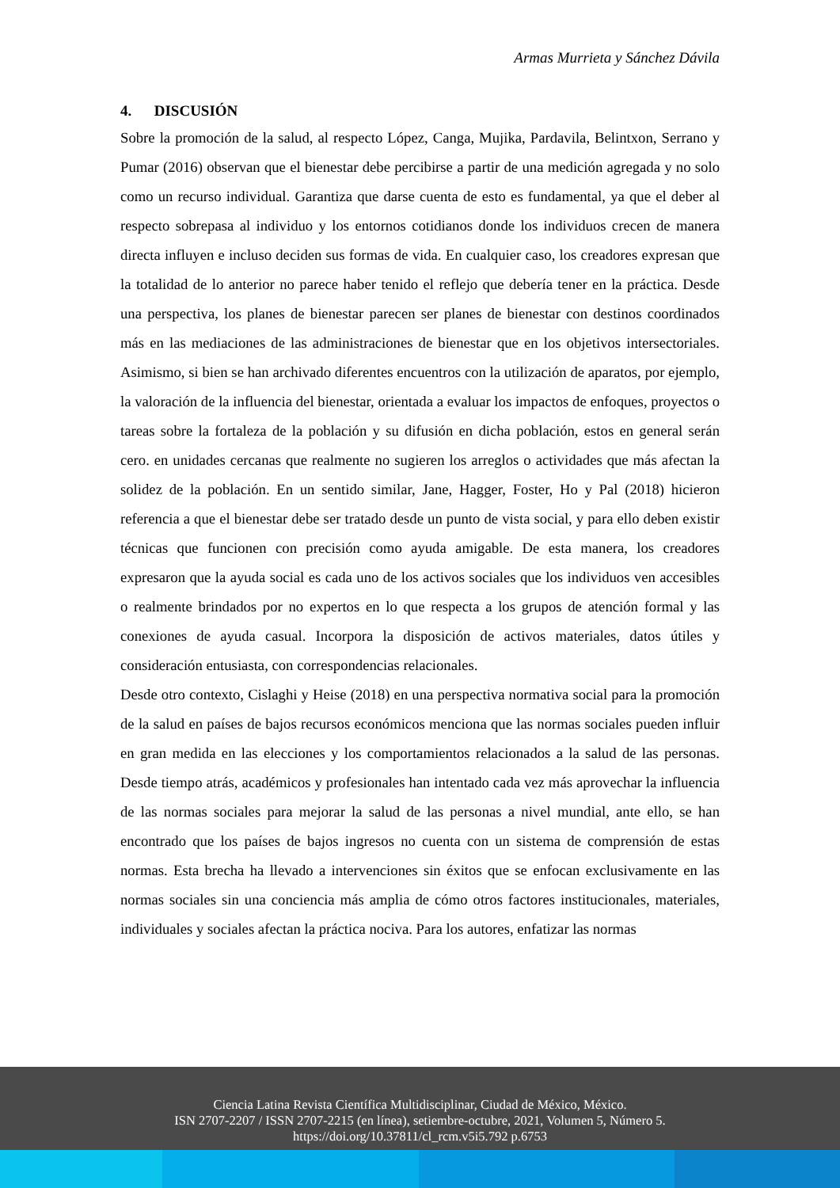Armas Murrieta y Sánchez Dávila
4. DISCUSIÓN
Sobre la promoción de la salud, al respecto López, Canga, Mujika, Pardavila, Belintxon, Serrano y Pumar (2016) observan que el bienestar debe percibirse a partir de una medición agregada y no solo como un recurso individual. Garantiza que darse cuenta de esto es fundamental, ya que el deber al respecto sobrepasa al individuo y los entornos cotidianos donde los individuos crecen de manera directa influyen e incluso deciden sus formas de vida. En cualquier caso, los creadores expresan que la totalidad de lo anterior no parece haber tenido el reflejo que debería tener en la práctica. Desde una perspectiva, los planes de bienestar parecen ser planes de bienestar con destinos coordinados más en las mediaciones de las administraciones de bienestar que en los objetivos intersectoriales. Asimismo, si bien se han archivado diferentes encuentros con la utilización de aparatos, por ejemplo, la valoración de la influencia del bienestar, orientada a evaluar los impactos de enfoques, proyectos o tareas sobre la fortaleza de la población y su difusión en dicha población, estos en general serán cero. en unidades cercanas que realmente no sugieren los arreglos o actividades que más afectan la solidez de la población. En un sentido similar, Jane, Hagger, Foster, Ho y Pal (2018) hicieron referencia a que el bienestar debe ser tratado desde un punto de vista social, y para ello deben existir técnicas que funcionen con precisión como ayuda amigable. De esta manera, los creadores expresaron que la ayuda social es cada uno de los activos sociales que los individuos ven accesibles o realmente brindados por no expertos en lo que respecta a los grupos de atención formal y las conexiones de ayuda casual. Incorpora la disposición de activos materiales, datos útiles y consideración entusiasta, con correspondencias relacionales.
Desde otro contexto, Cislaghi y Heise (2018) en una perspectiva normativa social para la promoción de la salud en países de bajos recursos económicos menciona que las normas sociales pueden influir en gran medida en las elecciones y los comportamientos relacionados a la salud de las personas. Desde tiempo atrás, académicos y profesionales han intentado cada vez más aprovechar la influencia de las normas sociales para mejorar la salud de las personas a nivel mundial, ante ello, se han encontrado que los países de bajos ingresos no cuenta con un sistema de comprensión de estas normas. Esta brecha ha llevado a intervenciones sin éxitos que se enfocan exclusivamente en las normas sociales sin una conciencia más amplia de cómo otros factores institucionales, materiales, individuales y sociales afectan la práctica nociva. Para los autores, enfatizar las normas
Ciencia Latina Revista Científica Multidisciplinar, Ciudad de México, México.
ISN 2707-2207 / ISSN 2707-2215 (en línea), setiembre-octubre, 2021, Volumen 5, Número 5.
https://doi.org/10.37811/cl_rcm.v5i5.792 p.6753